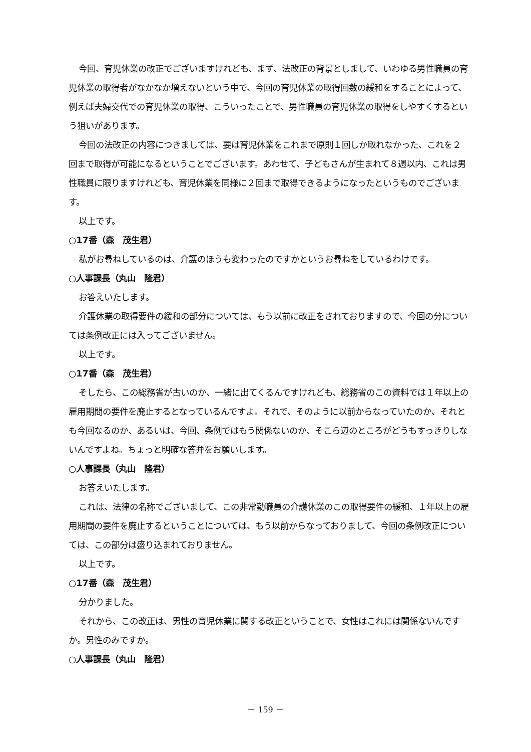今回、育児休業の改正でございますけれども、まず、法改正の背景としまして、いわゆる男性職員の育児休業の取得者がなかなか増えないという中で、今回の育児休業の取得回数の緩和をすることによって、例えば夫婦交代での育児休業の取得、こういったことで、男性職員の育児休業の取得をしやすくするという狙いがあります。
今回の法改正の内容につきましては、要は育児休業をこれまで原則１回しか取れなかった、これを２回まで取得が可能になるということでございます。あわせて、子どもさんが生まれて８週以内、これは男性職員に限りますけれども、育児休業を同様に２回まで取得できるようになったというものでございます。
以上です。
○17番（森　茂生君）
私がお尋ねしているのは、介護のほうも変わったのですかというお尋ねをしているわけです。
○人事課長（丸山　隆君）
お答えいたします。
介護休業の取得要件の緩和の部分については、もう以前に改正をされておりますので、今回の分については条例改正には入ってございません。
以上です。
○17番（森　茂生君）
そしたら、この総務省が古いのか、一緒に出てくるんですけれども、総務省のこの資料では１年以上の雇用期間の要件を廃止するとなっているんですよ。それで、そのように以前からなっていたのか、それとも今回なるのか、あるいは、今回、条例ではもう関係ないのか、そこら辺のところがどうもすっきりしないんですよね。ちょっと明確な答弁をお願いします。
○人事課長（丸山　隆君）
お答えいたします。
これは、法律の名称でございまして、この非常勤職員の介護休業のこの取得要件の緩和、１年以上の雇用期間の要件を廃止するということについては、もう以前からなっておりまして、今回の条例改正については、この部分は盛り込まれておりません。
以上です。
○17番（森　茂生君）
分かりました。
それから、この改正は、男性の育児休業に関する改正ということで、女性はこれには関係ないんですか。男性のみですか。
○人事課長（丸山　隆君）
－ 159 －